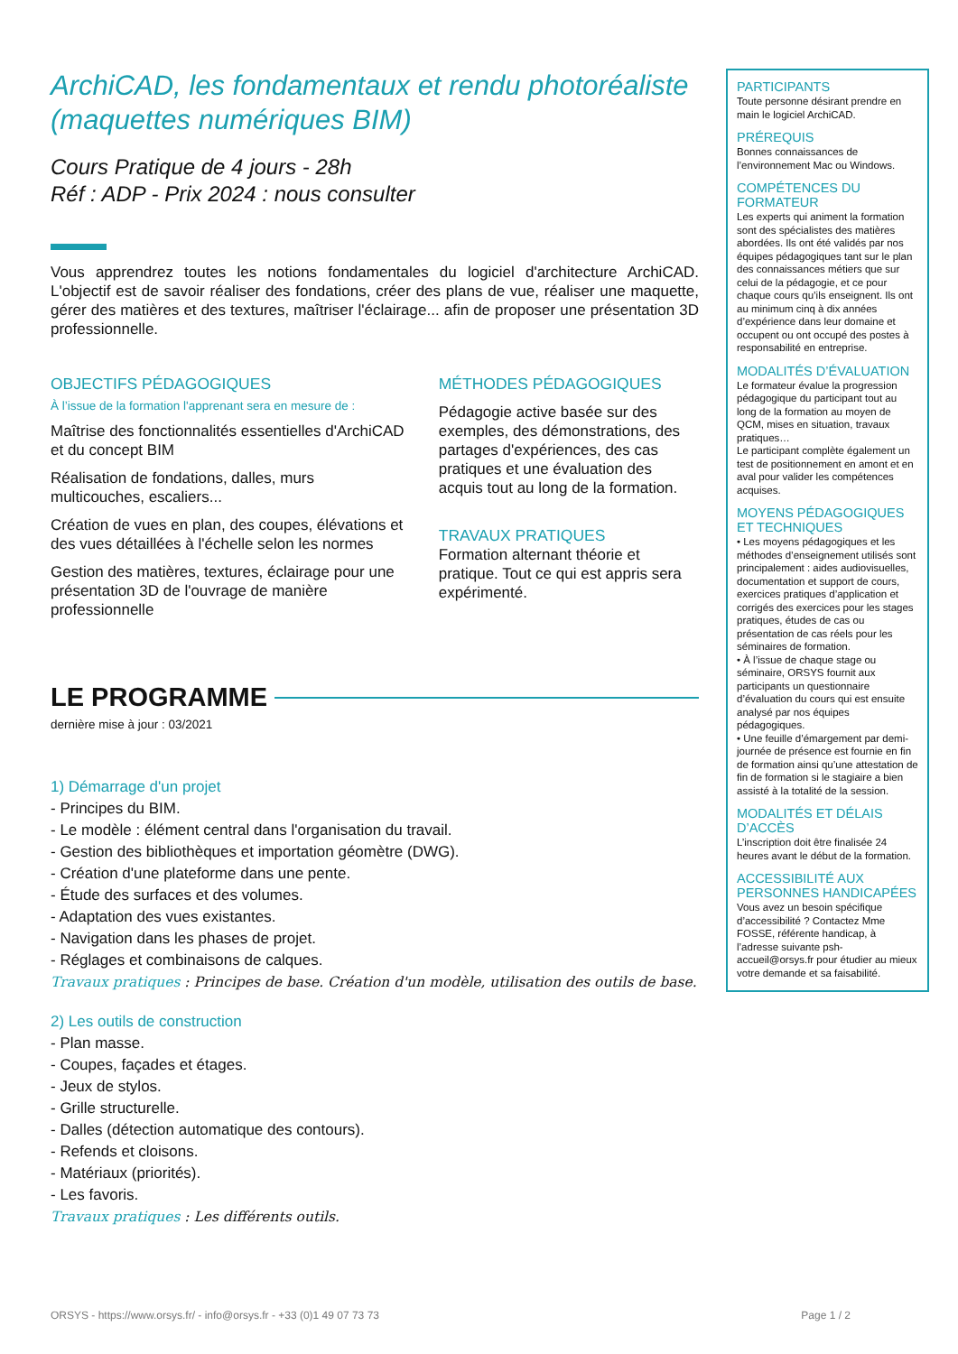ArchiCAD, les fondamentaux et rendu photoréaliste (maquettes numériques BIM)
Cours Pratique de 4 jours - 28h
Réf : ADP - Prix 2024 : nous consulter
Vous apprendrez toutes les notions fondamentales du logiciel d'architecture ArchiCAD. L'objectif est de savoir réaliser des fondations, créer des plans de vue, réaliser une maquette, gérer des matières et des textures, maîtriser l'éclairage... afin de proposer une présentation 3D professionnelle.
OBJECTIFS PÉDAGOGIQUES
À l’issue de la formation l'apprenant sera en mesure de :
Maîtrise des fonctionnalités essentielles d'ArchiCAD et du concept BIM
Réalisation de fondations, dalles, murs multicouches, escaliers...
Création de vues en plan, des coupes, élévations et des vues détaillées à l'échelle selon les normes
Gestion des matières, textures, éclairage pour une présentation 3D de l'ouvrage de manière professionnelle
MÉTHODES PÉDAGOGIQUES
Pédagogie active basée sur des exemples, des démonstrations, des partages d'expériences, des cas pratiques et une évaluation des acquis tout au long de la formation.
TRAVAUX PRATIQUES
Formation alternant théorie et pratique. Tout ce qui est appris sera expérimenté.
LE PROGRAMME
dernière mise à jour : 03/2021
1) Démarrage d'un projet
- Principes du BIM.
- Le modèle : élément central dans l'organisation du travail.
- Gestion des bibliothèques et importation géomètre (DWG).
- Création d'une plateforme dans une pente.
- Étude des surfaces et des volumes.
- Adaptation des vues existantes.
- Navigation dans les phases de projet.
- Réglages et combinaisons de calques.
Travaux pratiques : Principes de base. Création d'un modèle, utilisation des outils de base.
2) Les outils de construction
- Plan masse.
- Coupes, façades et étages.
- Jeux de stylos.
- Grille structurelle.
- Dalles (détection automatique des contours).
- Refends et cloisons.
- Matériaux (priorités).
- Les favoris.
Travaux pratiques : Les différents outils.
PARTICIPANTS
Toute personne désirant prendre en main le logiciel ArchiCAD.
PRÉREQUIS
Bonnes connaissances de l’environnement Mac ou Windows.
COMPÉTENCES DU FORMATEUR
Les experts qui animent la formation sont des spécialistes des matières abordées. Ils ont été validés par nos équipes pédagogiques tant sur le plan des connaissances métiers que sur celui de la pédagogie, et ce pour chaque cours qu’ils enseignent. Ils ont au minimum cinq à dix années d’expérience dans leur domaine et occupent ou ont occupé des postes à responsabilité en entreprise.
MODALITÉS D’ÉVALUATION
Le formateur évalue la progression pédagogique du participant tout au long de la formation au moyen de QCM, mises en situation, travaux pratiques…
Le participant complète également un test de positionnement en amont et en aval pour valider les compétences acquises.
MOYENS PÉDAGOGIQUES ET TECHNIQUES
• Les moyens pédagogiques et les méthodes d’enseignement utilisés sont principalement : aides audiovisuelles, documentation et support de cours, exercices pratiques d’application et corrigés des exercices pour les stages pratiques, études de cas ou présentation de cas réels pour les séminaires de formation.
• À l’issue de chaque stage ou séminaire, ORSYS fournit aux participants un questionnaire d’évaluation du cours qui est ensuite analysé par nos équipes pédagogiques.
• Une feuille d’émargement par demi-journée de présence est fournie en fin de formation ainsi qu’une attestation de fin de formation si le stagiaire a bien assisté à la totalité de la session.
MODALITÉS ET DÉLAIS D’ACCÈS
L’inscription doit être finalisée 24 heures avant le début de la formation.
ACCESSIBILITÉ AUX PERSONNES HANDICAPÉES
Vous avez un besoin spécifique d’accessibilité ? Contactez Mme FOSSE, référente handicap, à l’adresse suivante psh-accueil@orsys.fr pour étudier au mieux votre demande et sa faisabilité.
ORSYS - https://www.orsys.fr/ - info@orsys.fr - +33 (0)1 49 07 73 73 Page 1 / 2